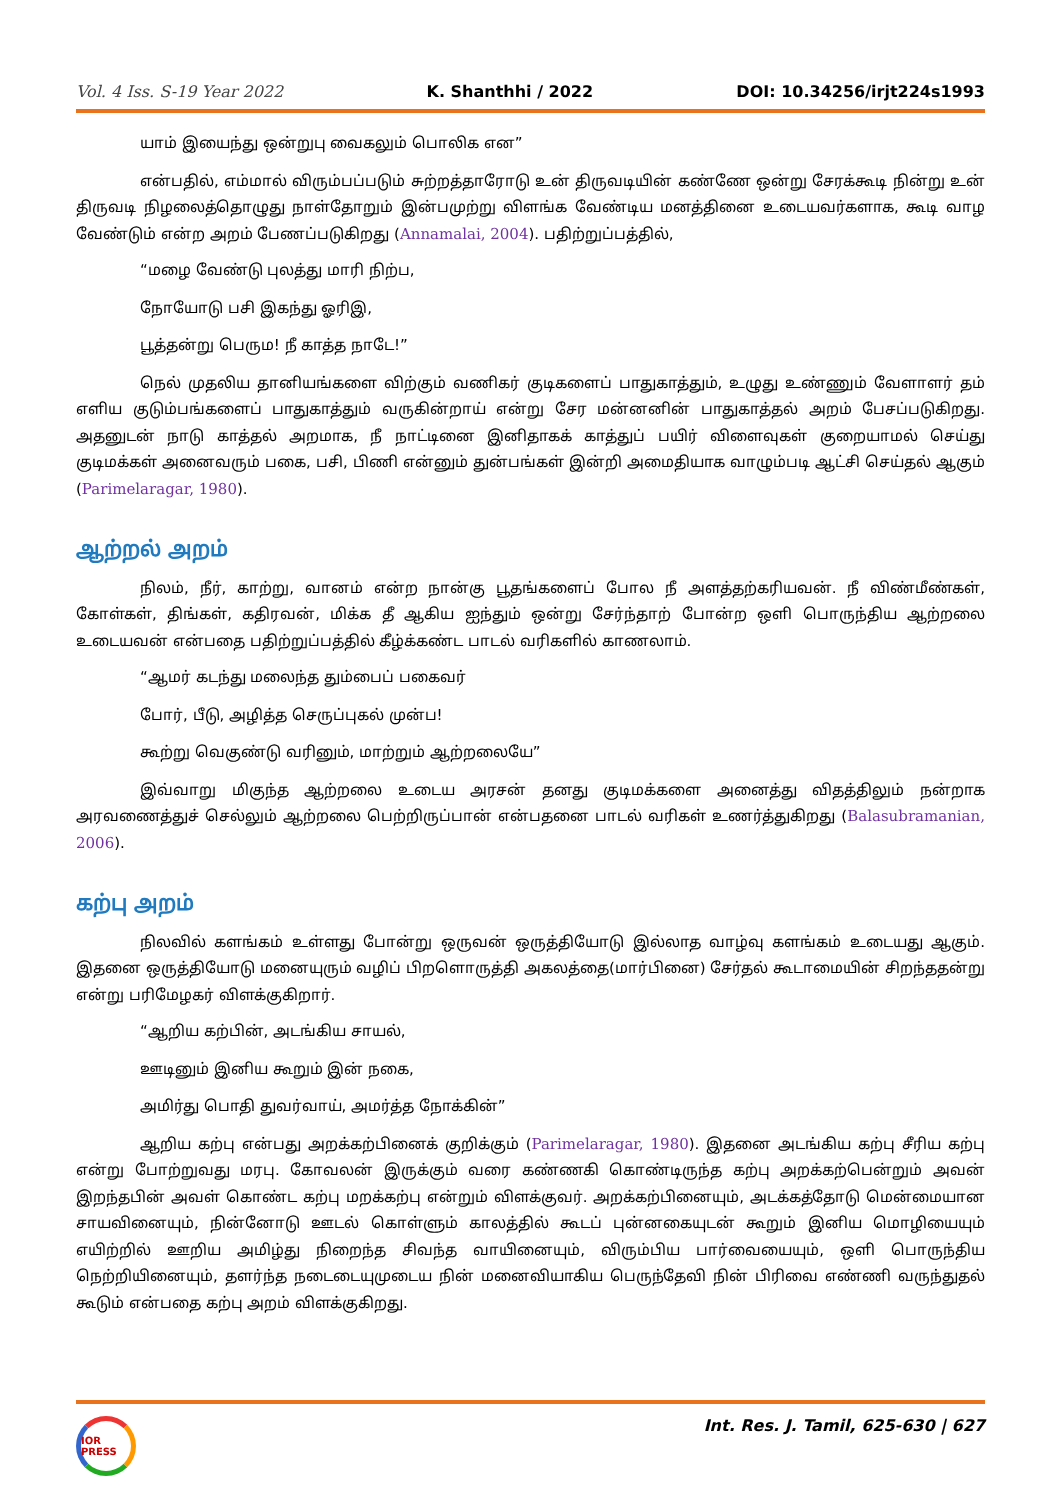Vol. 4 Iss. S-19 Year 2022 K. Shanthhi / 2022 DOI: 10.34256/irjt224s1993
யாம் இயைந்து ஒன்றுபு வைகலும் பொலிக என”
என்பதில், எம்மால் விரும்பப்படும் சுற்றத்தாரோடு உன் திருவடியின் கண்ணே ஒன்று சேரக்கூடி நின்று உன் திருவடி நிழலைத்தொழுது நாள்தோறும் இன்பமுற்று விளங்க வேண்டிய மனத்தினை உடையவர்களாக, கூடி வாழ வேண்டும் என்ற அறம் பேணப்படுகிறது (Annamalai, 2004). பதிற்றுப்பத்தில்,
“மழை வேண்டு புலத்து மாரி நிற்ப,
நோயோடு பசி இகந்து ஓரிஇ,
பூத்தன்று பெரும! நீ காத்த நாடே!”
நெல் முதலிய தானியங்களை விற்கும் வணிகர் குடிகளைப் பாதுகாத்தும், உழுது உண்ணும் வேளாளர் தம் எளிய குடும்பங்களைப் பாதுகாத்தும் வருகின்றாய் என்று சேர மன்னனின் பாதுகாத்தல் அறம் பேசப்படுகிறது. அதனுடன் நாடு காத்தல் அறமாக, நீ நாட்டினை இனிதாகக் காத்துப் பயிர் விளைவுகள் குறையாமல் செய்து குடிமக்கள் அனைவரும் பகை, பசி, பிணி என்னும் துன்பங்கள் இன்றி அமைதியாக வாழும்படி ஆட்சி செய்தல் ஆகும் (Parimelaragar, 1980).
ஆற்றல் அறம்
நிலம், நீர், காற்று, வானம் என்ற நான்கு பூதங்களைப் போல நீ அளத்தற்கரியவன். நீ விண்மீண்கள், கோள்கள், திங்கள், கதிரவன், மிக்க தீ ஆகிய ஐந்தும் ஒன்று சேர்ந்தாற் போன்ற ஒளி பொருந்திய ஆற்றலை உடையவன் என்பதை பதிற்றுப்பத்தில் கீழ்க்கண்ட பாடல் வரிகளில் காணலாம்.
“ஆமர் கடந்து மலைந்த தும்பைப் பகைவர்
போர், பீடு, அழித்த செருப்புகல் முன்ப!
கூற்று வெகுண்டு வரினும், மாற்றும் ஆற்றலையே”
இவ்வாறு மிகுந்த ஆற்றலை உடைய அரசன் தனது குடிமக்களை அனைத்து விதத்திலும் நன்றாக அரவணைத்துச் செல்லும் ஆற்றலை பெற்றிருப்பான் என்பதனை பாடல் வரிகள் உணர்த்துகிறது (Balasubramanian, 2006).
கற்பு அறம்
நிலவில் களங்கம் உள்ளது போன்று ஒருவன் ஒருத்தியோடு இல்லாத வாழ்வு களங்கம் உடையது ஆகும். இதனை ஒருத்தியோடு மனையுரும் வழிப் பிறளொருத்தி அகலத்தை(மார்பினை) சேர்தல் கூடாமையின் சிறந்ததன்று என்று பரிமேழகர் விளக்குகிறார்.
“ஆறிய கற்பின், அடங்கிய சாயல்,
ஊடினும் இனிய கூறும் இன் நகை,
அமிர்து பொதி துவர்வாய், அமர்த்த நோக்கின்”
ஆறிய கற்பு என்பது அறக்கற்பினைக் குறிக்கும் (Parimelaragar, 1980). இதனை அடங்கிய கற்பு சீரிய கற்பு என்று போற்றுவது மரபு. கோவலன் இருக்கும் வரை கண்ணகி கொண்டிருந்த கற்பு அறக்கற்பென்றும் அவன் இறந்தபின் அவள் கொண்ட கற்பு மறக்கற்பு என்றும் விளக்குவர். அறக்கற்பினையும், அடக்கத்தோடு மென்மையான சாயவினையும், நின்னோடு ஊடல் கொள்ளும் காலத்தில் கூடப் புன்னகையுடன் கூறும் இனிய மொழியையும் எயிற்றில் ஊறிய அமிழ்து நிறைந்த சிவந்த வாயினையும், விரும்பிய பார்வையையும், ஒளி பொருந்திய நெற்றியினையும், தளர்ந்த நடைடையுமுடைய நின் மனைவியாகிய பெருந்தேவி நின் பிரிவை எண்ணி வருந்துதல் கூடும் என்பதை கற்பு அறம் விளக்குகிறது.
IOR PRESS
Int. Res. J. Tamil, 625-630 | 627